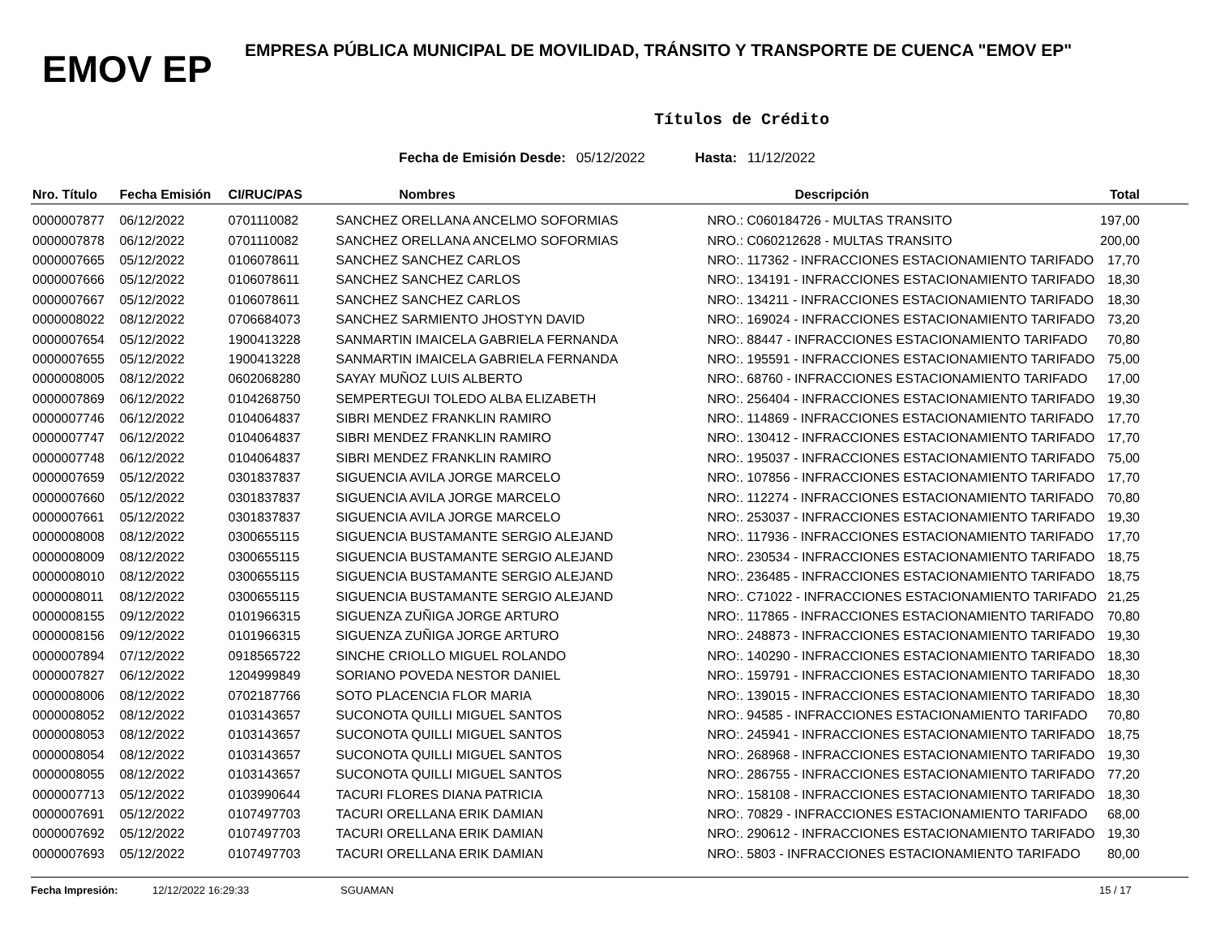EMOV EP
EMPRESA PÚBLICA MUNICIPAL DE MOVILIDAD, TRÁNSITO Y TRANSPORTE DE CUENCA "EMOV EP"
Títulos de Crédito
Fecha de Emisión Desde: 05/12/2022 Hasta: 11/12/2022
| Nro. Título | Fecha Emisión | CI/RUC/PAS | Nombres | Descripción | Total |
| --- | --- | --- | --- | --- | --- |
| 0000007877 | 06/12/2022 | 0701110082 | SANCHEZ ORELLANA ANCELMO SOFORMIAS | NRO.: C060184726 - MULTAS TRANSITO | 197,00 |
| 0000007878 | 06/12/2022 | 0701110082 | SANCHEZ ORELLANA ANCELMO SOFORMIAS | NRO.: C060212628 - MULTAS TRANSITO | 200,00 |
| 0000007665 | 05/12/2022 | 0106078611 | SANCHEZ SANCHEZ CARLOS | NRO:. 117362 - INFRACCIONES ESTACIONAMIENTO TARIFADO | 17,70 |
| 0000007666 | 05/12/2022 | 0106078611 | SANCHEZ SANCHEZ CARLOS | NRO:. 134191 - INFRACCIONES ESTACIONAMIENTO TARIFADO | 18,30 |
| 0000007667 | 05/12/2022 | 0106078611 | SANCHEZ SANCHEZ CARLOS | NRO:. 134211 - INFRACCIONES ESTACIONAMIENTO TARIFADO | 18,30 |
| 0000008022 | 08/12/2022 | 0706684073 | SANCHEZ SARMIENTO JHOSTYN DAVID | NRO:. 169024 - INFRACCIONES ESTACIONAMIENTO TARIFADO | 73,20 |
| 0000007654 | 05/12/2022 | 1900413228 | SANMARTIN IMAICELA GABRIELA FERNANDA | NRO:. 88447 - INFRACCIONES ESTACIONAMIENTO TARIFADO | 70,80 |
| 0000007655 | 05/12/2022 | 1900413228 | SANMARTIN IMAICELA GABRIELA FERNANDA | NRO:. 195591 - INFRACCIONES ESTACIONAMIENTO TARIFADO | 75,00 |
| 0000008005 | 08/12/2022 | 0602068280 | SAYAY MUÑOZ LUIS ALBERTO | NRO:. 68760 - INFRACCIONES ESTACIONAMIENTO TARIFADO | 17,00 |
| 0000007869 | 06/12/2022 | 0104268750 | SEMPERTEGUI TOLEDO ALBA ELIZABETH | NRO:. 256404 - INFRACCIONES ESTACIONAMIENTO TARIFADO | 19,30 |
| 0000007746 | 06/12/2022 | 0104064837 | SIBRI MENDEZ FRANKLIN RAMIRO | NRO:. 114869 - INFRACCIONES ESTACIONAMIENTO TARIFADO | 17,70 |
| 0000007747 | 06/12/2022 | 0104064837 | SIBRI MENDEZ FRANKLIN RAMIRO | NRO:. 130412 - INFRACCIONES ESTACIONAMIENTO TARIFADO | 17,70 |
| 0000007748 | 06/12/2022 | 0104064837 | SIBRI MENDEZ FRANKLIN RAMIRO | NRO:. 195037 - INFRACCIONES ESTACIONAMIENTO TARIFADO | 75,00 |
| 0000007659 | 05/12/2022 | 0301837837 | SIGUENCIA AVILA JORGE MARCELO | NRO:. 107856 - INFRACCIONES ESTACIONAMIENTO TARIFADO | 17,70 |
| 0000007660 | 05/12/2022 | 0301837837 | SIGUENCIA AVILA JORGE MARCELO | NRO:. 112274 - INFRACCIONES ESTACIONAMIENTO TARIFADO | 70,80 |
| 0000007661 | 05/12/2022 | 0301837837 | SIGUENCIA AVILA JORGE MARCELO | NRO:. 253037 - INFRACCIONES ESTACIONAMIENTO TARIFADO | 19,30 |
| 0000008008 | 08/12/2022 | 0300655115 | SIGUENCIA BUSTAMANTE SERGIO ALEJAND | NRO:. 117936 - INFRACCIONES ESTACIONAMIENTO TARIFADO | 17,70 |
| 0000008009 | 08/12/2022 | 0300655115 | SIGUENCIA BUSTAMANTE SERGIO ALEJAND | NRO:. 230534 - INFRACCIONES ESTACIONAMIENTO TARIFADO | 18,75 |
| 0000008010 | 08/12/2022 | 0300655115 | SIGUENCIA BUSTAMANTE SERGIO ALEJAND | NRO:. 236485 - INFRACCIONES ESTACIONAMIENTO TARIFADO | 18,75 |
| 0000008011 | 08/12/2022 | 0300655115 | SIGUENCIA BUSTAMANTE SERGIO ALEJAND | NRO:. C71022 - INFRACCIONES ESTACIONAMIENTO TARIFADO | 21,25 |
| 0000008155 | 09/12/2022 | 0101966315 | SIGUENZA ZUÑIGA JORGE ARTURO | NRO:. 117865 - INFRACCIONES ESTACIONAMIENTO TARIFADO | 70,80 |
| 0000008156 | 09/12/2022 | 0101966315 | SIGUENZA ZUÑIGA JORGE ARTURO | NRO:. 248873 - INFRACCIONES ESTACIONAMIENTO TARIFADO | 19,30 |
| 0000007894 | 07/12/2022 | 0918565722 | SINCHE CRIOLLO MIGUEL ROLANDO | NRO:. 140290 - INFRACCIONES ESTACIONAMIENTO TARIFADO | 18,30 |
| 0000007827 | 06/12/2022 | 1204999849 | SORIANO POVEDA NESTOR DANIEL | NRO:. 159791 - INFRACCIONES ESTACIONAMIENTO TARIFADO | 18,30 |
| 0000008006 | 08/12/2022 | 0702187766 | SOTO PLACENCIA FLOR MARIA | NRO:. 139015 - INFRACCIONES ESTACIONAMIENTO TARIFADO | 18,30 |
| 0000008052 | 08/12/2022 | 0103143657 | SUCONOTA QUILLI MIGUEL SANTOS | NRO:. 94585 - INFRACCIONES ESTACIONAMIENTO TARIFADO | 70,80 |
| 0000008053 | 08/12/2022 | 0103143657 | SUCONOTA QUILLI MIGUEL SANTOS | NRO:. 245941 - INFRACCIONES ESTACIONAMIENTO TARIFADO | 18,75 |
| 0000008054 | 08/12/2022 | 0103143657 | SUCONOTA QUILLI MIGUEL SANTOS | NRO:. 268968 - INFRACCIONES ESTACIONAMIENTO TARIFADO | 19,30 |
| 0000008055 | 08/12/2022 | 0103143657 | SUCONOTA QUILLI MIGUEL SANTOS | NRO:. 286755 - INFRACCIONES ESTACIONAMIENTO TARIFADO | 77,20 |
| 0000007713 | 05/12/2022 | 0103990644 | TACURI FLORES DIANA PATRICIA | NRO:. 158108 - INFRACCIONES ESTACIONAMIENTO TARIFADO | 18,30 |
| 0000007691 | 05/12/2022 | 0107497703 | TACURI ORELLANA ERIK DAMIAN | NRO:. 70829 - INFRACCIONES ESTACIONAMIENTO TARIFADO | 68,00 |
| 0000007692 | 05/12/2022 | 0107497703 | TACURI ORELLANA ERIK DAMIAN | NRO:. 290612 - INFRACCIONES ESTACIONAMIENTO TARIFADO | 19,30 |
| 0000007693 | 05/12/2022 | 0107497703 | TACURI ORELLANA ERIK DAMIAN | NRO:. 5803 - INFRACCIONES ESTACIONAMIENTO TARIFADO | 80,00 |
Fecha Impresión: 12/12/2022 16:29:33 SGUAMAN 15 / 17